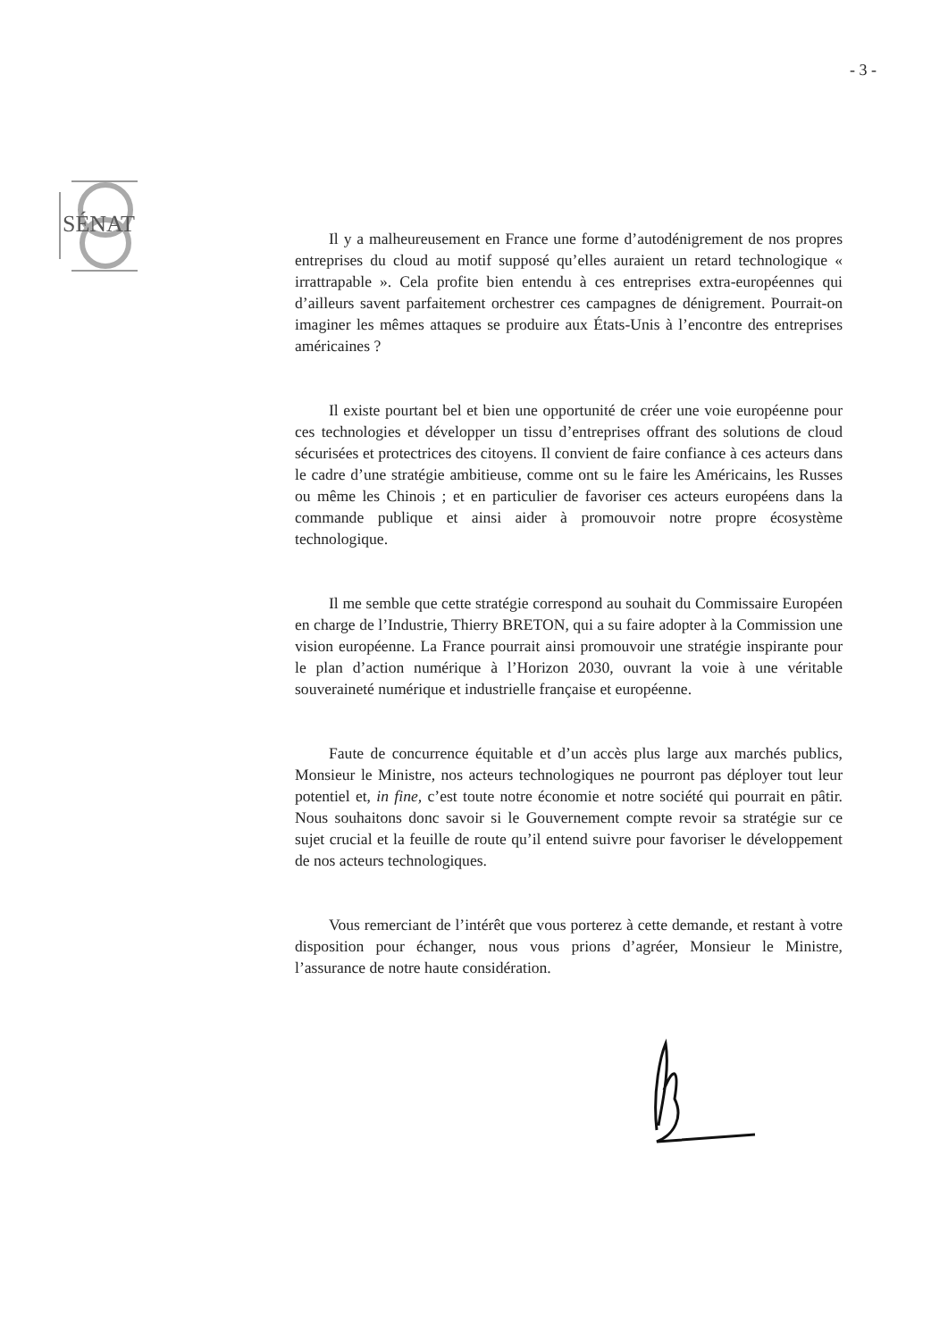- 3 -
SÉNAT
Il y a malheureusement en France une forme d’autodénigrement de nos propres entreprises du cloud au motif supposé qu’elles auraient un retard technologique « irrattrapable ». Cela profite bien entendu à ces entreprises extra-européennes qui d’ailleurs savent parfaitement orchestrer ces campagnes de dénigrement. Pourrait-on imaginer les mêmes attaques se produire aux États-Unis à l’encontre des entreprises américaines ?
Il existe pourtant bel et bien une opportunité de créer une voie européenne pour ces technologies et développer un tissu d’entreprises offrant des solutions de cloud sécurisées et protectrices des citoyens. Il convient de faire confiance à ces acteurs dans le cadre d’une stratégie ambitieuse, comme ont su le faire les Américains, les Russes ou même les Chinois ; et en particulier de favoriser ces acteurs européens dans la commande publique et ainsi aider à promouvoir notre propre écosystème technologique.
Il me semble que cette stratégie correspond au souhait du Commissaire Européen en charge de l’Industrie, Thierry BRETON, qui a su faire adopter à la Commission une vision européenne. La France pourrait ainsi promouvoir une stratégie inspirante pour le plan d’action numérique à l’Horizon 2030, ouvrant la voie à une véritable souveraineté numérique et industrielle française et européenne.
Faute de concurrence équitable et d’un accès plus large aux marchés publics, Monsieur le Ministre, nos acteurs technologiques ne pourront pas déployer tout leur potentiel et, in fine, c’est toute notre économie et notre société qui pourrait en pâtir. Nous souhaitons donc savoir si le Gouvernement compte revoir sa stratégie sur ce sujet crucial et la feuille de route qu’il entend suivre pour favoriser le développement de nos acteurs technologiques.
Vous remerciant de l’intérêt que vous porterez à cette demande, et restant à votre disposition pour échanger, nous vous prions d’agréer, Monsieur le Ministre, l’assurance de notre haute considération.